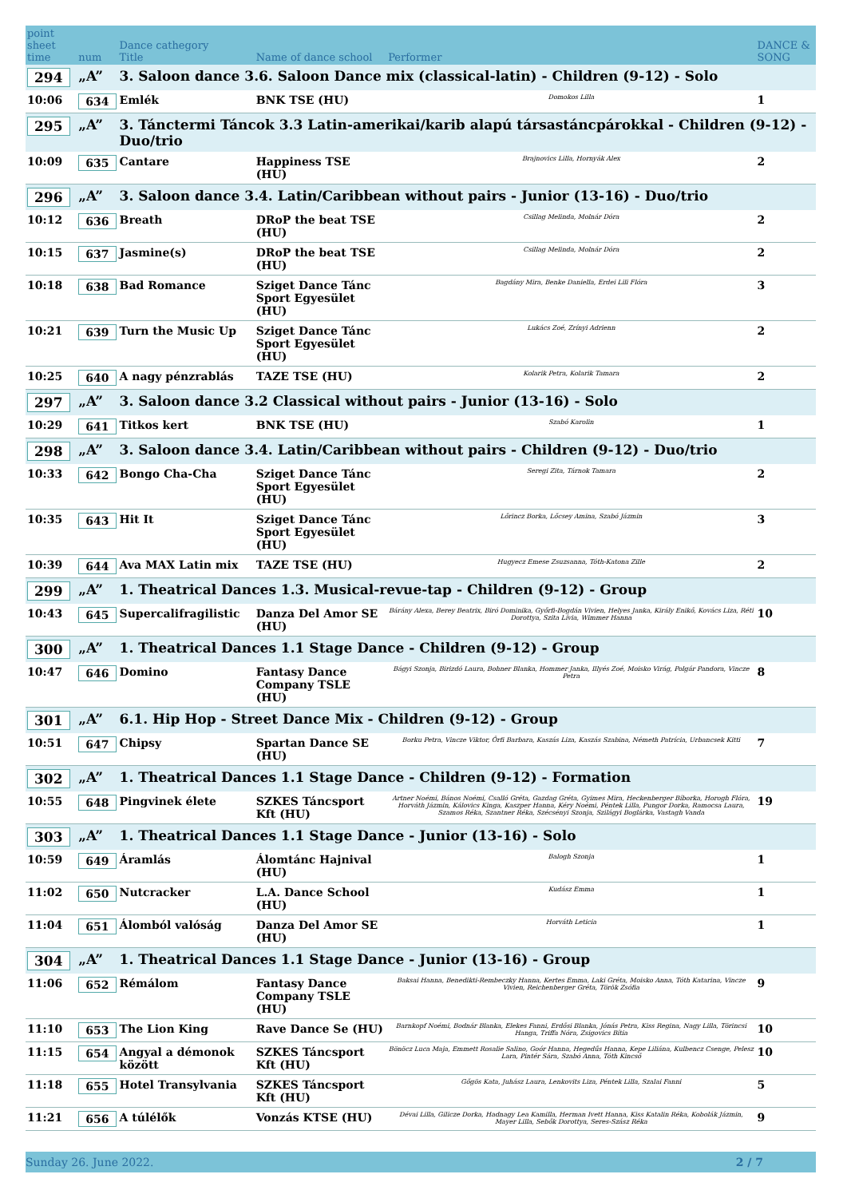| point sheet time | num | Dance cathegory Title | Name of dance school | Performer | DANCE & SONG |
| --- | --- | --- | --- | --- | --- |
| 294 | „A” | 3. Saloon dance 3.6. Saloon Dance mix (classical-latin) - Children (9-12) - Solo | | | |
| 10:06 | 634 | Emlék | BNK TSE (HU) | Domokos Lilla | 1 |
| 295 | „A” | 3. Tánctermi Táncok 3.3 Latin-amerikai/karib alapú társastáncpárokkal - Children (9-12) - Duo/trio | | | |
| 10:09 | 635 | Cantare | Happiness TSE (HU) | Brajnovics Lilla, Hornyák Alex | 2 |
| 296 | „A” | 3. Saloon dance 3.4. Latin/Caribbean without pairs - Junior (13-16) - Duo/trio | | | |
| 10:12 | 636 | Breath | DRoP the beat TSE (HU) | Csillag Melinda, Molnár Dóra | 2 |
| 10:15 | 637 | Jasmine(s) | DRoP the beat TSE (HU) | Csillag Melinda, Molnár Dóra | 2 |
| 10:18 | 638 | Bad Romance | Sziget Dance Tánc Sport Egyesület (HU) | Bagdány Mira, Benke Daniella, Erdei Lili Flóra | 3 |
| 10:21 | 639 | Turn the Music Up | Sziget Dance Tánc Sport Egyesület (HU) | Lukács Zoé, Zrínyi Adrienn | 2 |
| 10:25 | 640 | A nagy pénzrablás | TAZE TSE (HU) | Kolarik Petra, Kolarik Tamara | 2 |
| 297 | „A” | 3. Saloon dance 3.2 Classical without pairs - Junior (13-16) - Solo | | | |
| 10:29 | 641 | Titkos kert | BNK TSE (HU) | Szabó Karolin | 1 |
| 298 | „A” | 3. Saloon dance 3.4. Latin/Caribbean without pairs - Children (9-12) - Duo/trio | | | |
| 10:33 | 642 | Bongo Cha-Cha | Sziget Dance Tánc Sport Egyesület (HU) | Seregi Zita, Tárnok Tamara | 2 |
| 10:35 | 643 | Hit It | Sziget Dance Tánc Sport Egyesület (HU) | Lőrincz Borka, Lőcsey Amina, Szabó Jázmin | 3 |
| 10:39 | 644 | Ava MAX Latin mix | TAZE TSE (HU) | Hugyecz Emese Zsuzsanna, Tóth-Katona Zille | 2 |
| 299 | „A” | 1. Theatrical Dances 1.3. Musical-revue-tap - Children (9-12) - Group | | | |
| 10:43 | 645 | Supercalifragilistic | Danza Del Amor SE (HU) | Bárány Alexa, Berey Beatrix, Biró Dominika, Győrfi-Bogdán Vivien, Helyes Janka, Király Enikő, Kovács Liza, Réti Dorottya, Szita Lívia, Wimmer Hanna | 10 |
| 300 | „A” | 1. Theatrical Dances 1.1 Stage Dance - Children (9-12) - Group | | | |
| 10:47 | 646 | Domino | Fantasy Dance Company TSLE (HU) | Bágyi Szonja, Birizdó Laura, Bohner Blanka, Hommer Janka, Illyés Zoé, Moisko Virág, Polgár Pandora, Vincze Petra | 8 |
| 301 | „A” | 6.1. Hip Hop - Street Dance Mix - Children (9-12) - Group | | | |
| 10:51 | 647 | Chipsy | Spartan Dance SE (HU) | Borku Petra, Vincze Viktor, Őrfi Barbara, Kaszás Liza, Kaszás Szabina, Németh Patrícia, Urbancsek Kitti | 7 |
| 302 | „A” | 1. Theatrical Dances 1.1 Stage Dance - Children (9-12) - Formation | | | |
| 10:55 | 648 | Pingvinek élete | SZKES Táncsport Kft (HU) | Artner Noémi, Bános Noémi, Csalló Gréta, Gazdag Gréta, Gyimes Mira, Heckenberger Bíborka, Horogh Flóra, Horváth Jázmin, Kálovics Kinga, Kaszper Hanna, Kéry Noémi, Péntek Lilla, Pungor Dorka, Ramocsa Laura, Szamos Réka, Szantner Réka, Szécsényi Szonja, Szilágyi Boglárka, Vastagh Vanda | 19 |
| 303 | „A” | 1. Theatrical Dances 1.1 Stage Dance - Junior (13-16) - Solo | | | |
| 10:59 | 649 | Áramlás | Álomtánc Hajnival (HU) | Balogh Szonja | 1 |
| 11:02 | 650 | Nutcracker | L.A. Dance School (HU) | Kudász Emma | 1 |
| 11:04 | 651 | Álomból valóság | Danza Del Amor SE (HU) | Horváth Leticia | 1 |
| 304 | „A” | 1. Theatrical Dances 1.1 Stage Dance - Junior (13-16) - Group | | | |
| 11:06 | 652 | Rémálom | Fantasy Dance Company TSLE (HU) | Baksai Hanna, Benedikti-Rembeczky Hanna, Kertes Emma, Laki Gréta, Moisko Anna, Tóth Katarina, Vincze Vivien, Reichenberger Gréta, Török Zsófia | 9 |
| 11:10 | 653 | The Lion King | Rave Dance Se (HU) | Barnkopf Noémi, Bodnár Blanka, Elekes Fanni, Erdősi Blanka, Jónás Petra, Kiss Regina, Nagy Lilla, Törincsi Hanga, Triffa Nóra, Zsigovics Bítia | 10 |
| 11:15 | 654 | Angyal a démonok között | SZKES Táncsport Kft (HU) | Bönöcz Luca Maja, Emmett Rosalie Salino, Goór Hanna, Hegedűs Hanna, Kepe Liliána, Kulbencz Csenge, Pelesz Lara, Pintér Sára, Szabó Anna, Tóth Kincső | 10 |
| 11:18 | 655 | Hotel Transylvania | SZKES Táncsport Kft (HU) | Gőgös Kata, Juhász Laura, Lenkovits Liza, Péntek Lilla, Szalai Fanni | 5 |
| 11:21 | 656 | A túlélők | Vonzás KTSE (HU) | Dévai Lilla, Gilicze Dorka, Hadnagy Lea Kamilla, Herman Ivett Hanna, Kiss Katalin Réka, Kobolák Jázmin, Mayer Lilla, Sebők Dorottya, Seres-Szász Réka | 9 |
Sunday 26. June 2022. 2 / 7